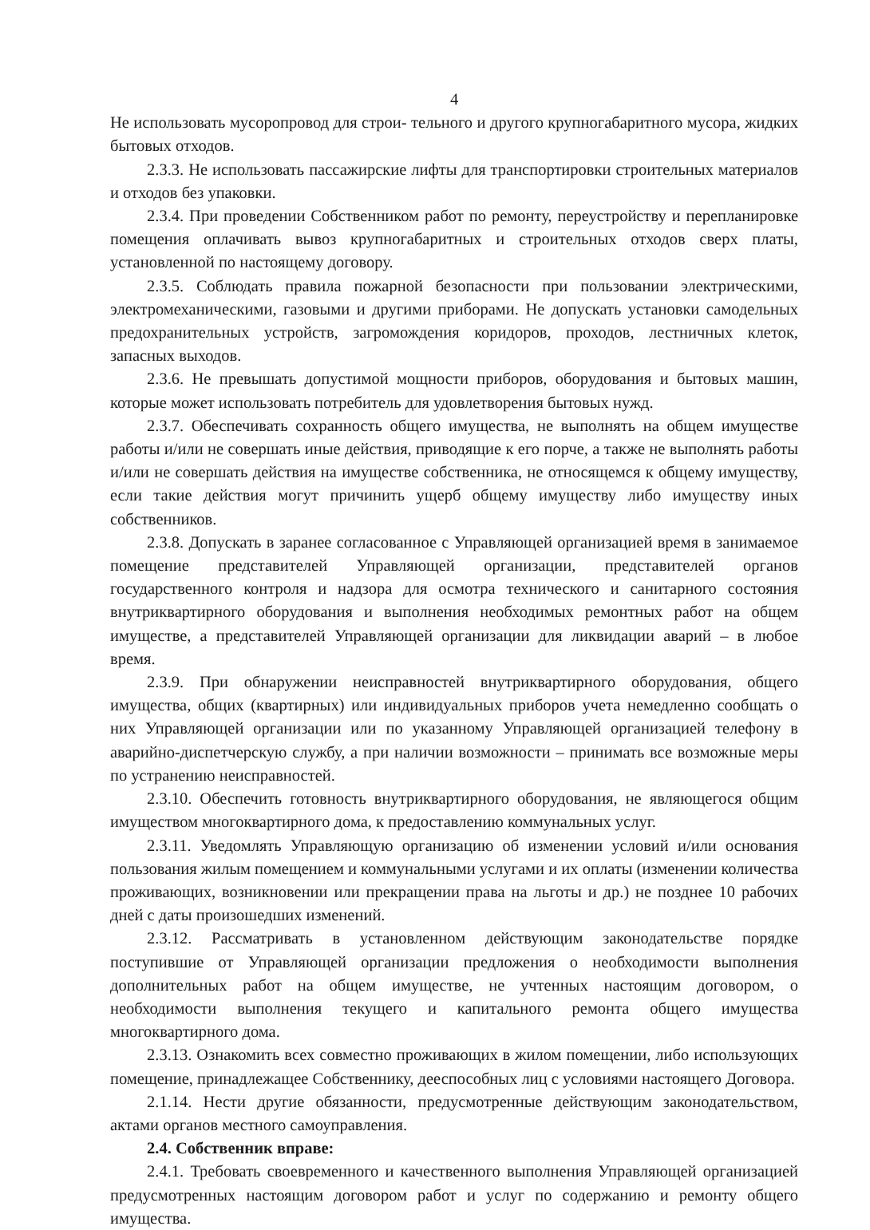4
Не использовать мусоропровод для строи- тельного и другого крупногабаритного мусора, жидких бытовых отходов.
2.3.3. Не использовать пассажирские лифты для транспортировки строительных материалов и отходов без упаковки.
2.3.4. При проведении Собственником работ по ремонту, переустройству и перепланировке помещения оплачивать вывоз крупногабаритных и строительных отходов сверх платы, установленной по настоящему договору.
2.3.5. Соблюдать правила пожарной безопасности при пользовании электрическими, электромеханическими, газовыми и другими приборами. Не допускать установки самодельных предохранительных устройств, загромождения коридоров, проходов, лестничных клеток, запасных выходов.
2.3.6. Не превышать допустимой мощности приборов, оборудования и бытовых машин, которые может использовать потребитель для удовлетворения бытовых нужд.
2.3.7. Обеспечивать сохранность общего имущества, не выполнять на общем имуществе работы и/или не совершать иные действия, приводящие к его порче, а также не выполнять работы и/или не совершать действия на имуществе собственника, не относящемся к общему имуществу, если такие действия могут причинить ущерб общему имуществу либо имуществу иных собственников.
2.3.8. Допускать в заранее согласованное с Управляющей организацией время в занимаемое помещение представителей Управляющей организации, представителей органов государственного контроля и надзора для осмотра технического и санитарного состояния внутриквартирного оборудования и выполнения необходимых ремонтных работ на общем имуществе, а представителей Управляющей организации для ликвидации аварий – в любое время.
2.3.9. При обнаружении неисправностей внутриквартирного оборудования, общего имущества, общих (квартирных) или индивидуальных приборов учета немедленно сообщать о них Управляющей организации или по указанному Управляющей организацией телефону в аварийно-диспетчерскую службу, а при наличии возможности – принимать все возможные меры по устранению неисправностей.
2.3.10. Обеспечить готовность внутриквартирного оборудования, не являющегося общим имуществом многоквартирного дома, к предоставлению коммунальных услуг.
2.3.11. Уведомлять Управляющую организацию об изменении условий и/или основания пользования жилым помещением и коммунальными услугами и их оплаты (изменении количества проживающих, возникновении или прекращении права на льготы и др.) не позднее 10 рабочих дней с даты произошедших изменений.
2.3.12. Рассматривать в установленном действующим законодательстве порядке поступившие от Управляющей организации предложения о необходимости выполнения дополнительных работ на общем имуществе, не учтенных настоящим договором, о необходимости выполнения текущего и капитального ремонта общего имущества многоквартирного дома.
2.3.13. Ознакомить всех совместно проживающих в жилом помещении, либо использующих помещение, принадлежащее Собственнику, дееспособных лиц с условиями настоящего Договора.
2.1.14. Нести другие обязанности, предусмотренные действующим законодательством, актами органов местного самоуправления.
2.4. Собственник вправе:
2.4.1. Требовать своевременного и качественного выполнения Управляющей организацией предусмотренных настоящим договором работ и услуг по содержанию и ремонту общего имущества.